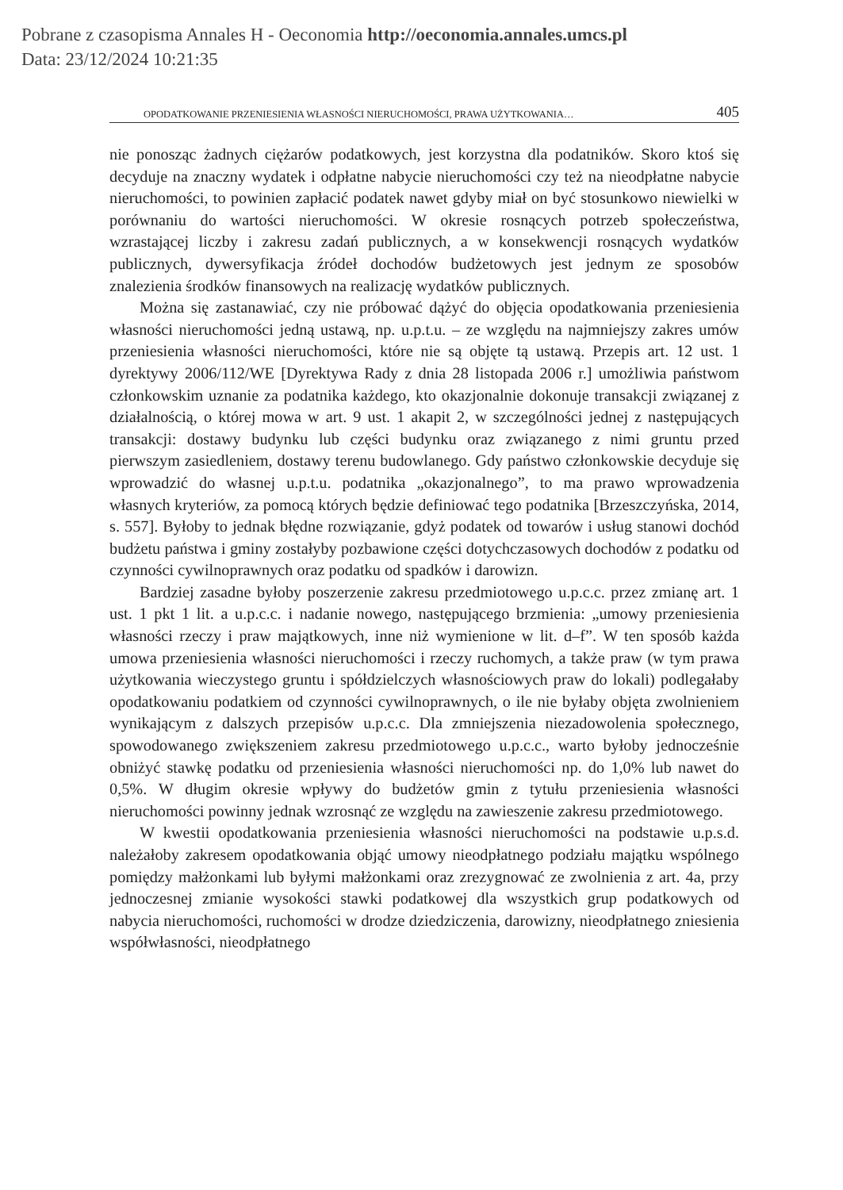Pobrane z czasopisma Annales H - Oeconomia http://oeconomia.annales.umcs.pl
Data: 23/12/2024 10:21:35
OPODATKOWANIE PRZENIESIENIA WŁASNOŚCI NIERUCHOMOŚCI, PRAWA UŻYTKOWANIA… 405
nie ponosząc żadnych ciężarów podatkowych, jest korzystna dla podatników. Skoro ktoś się decyduje na znaczny wydatek i odpłatne nabycie nieruchomości czy też na nieodpłatne nabycie nieruchomości, to powinien zapłacić podatek nawet gdyby miał on być stosunkowo niewielki w porównaniu do wartości nieruchomości. W okresie rosnących potrzeb społeczeństwa, wzrastającej liczby i zakresu zadań publicznych, a w konsekwencji rosnących wydatków publicznych, dywersyfikacja źródeł dochodów budżetowych jest jednym ze sposobów znalezienia środków finansowych na realizację wydatków publicznych.
Można się zastanawiać, czy nie próbować dążyć do objęcia opodatkowania przeniesienia własności nieruchomości jedną ustawą, np. u.p.t.u. – ze względu na najmniejszy zakres umów przeniesienia własności nieruchomości, które nie są objęte tą ustawą. Przepis art. 12 ust. 1 dyrektywy 2006/112/WE [Dyrektywa Rady z dnia 28 listopada 2006 r.] umożliwia państwom członkowskim uznanie za podatnika każdego, kto okazjonalnie dokonuje transakcji związanej z działalnością, o której mowa w art. 9 ust. 1 akapit 2, w szczególności jednej z następujących transakcji: dostawy budynku lub części budynku oraz związanego z nimi gruntu przed pierwszym zasiedleniem, dostawy terenu budowlanego. Gdy państwo członkowskie decyduje się wprowadzić do własnej u.p.t.u. podatnika „okazjonalnego”, to ma prawo wprowadzenia własnych kryteriów, za pomocą których będzie definiować tego podatnika [Brzeszczyńska, 2014, s. 557]. Byłoby to jednak błędne rozwiązanie, gdyż podatek od towarów i usług stanowi dochód budżetu państwa i gminy zostałyby pozbawione części dotychczasowych dochodów z podatku od czynności cywilnoprawnych oraz podatku od spadków i darowizn.
Bardziej zasadne byłoby poszerzenie zakresu przedmiotowego u.p.c.c. przez zmianę art. 1 ust. 1 pkt 1 lit. a u.p.c.c. i nadanie nowego, następującego brzmienia: „umowy przeniesienia własności rzeczy i praw majątkowych, inne niż wymienione w lit. d–f”. W ten sposób każda umowa przeniesienia własności nieruchomości i rzeczy ruchomych, a także praw (w tym prawa użytkowania wieczystego gruntu i spółdzielczych własnościowych praw do lokali) podlegałaby opodatkowaniu podatkiem od czynności cywilnoprawnych, o ile nie byłaby objęta zwolnieniem wynikającym z dalszych przepisów u.p.c.c. Dla zmniejszenia niezadowolenia społecznego, spowodowanego zwiększeniem zakresu przedmiotowego u.p.c.c., warto byłoby jednocześnie obniżyć stawkę podatku od przeniesienia własności nieruchomości np. do 1,0% lub nawet do 0,5%. W długim okresie wpływy do budżetów gmin z tytułu przeniesienia własności nieruchomości powinny jednak wzrosnąć ze względu na zawieszenie zakresu przedmiotowego.
W kwestii opodatkowania przeniesienia własności nieruchomości na podstawie u.p.s.d. należałoby zakresem opodatkowania objąć umowy nieodpłatnego podziału majątku wspólnego pomiędzy małżonkami lub byłymi małżonkami oraz zrezygnować ze zwolnienia z art. 4a, przy jednoczesnej zmianie wysokości stawki podatkowej dla wszystkich grup podatkowych od nabycia nieruchomości, ruchomości w drodze dziedziczenia, darowizny, nieodpłatnego zniesienia współwłasności, nieodpłatnego